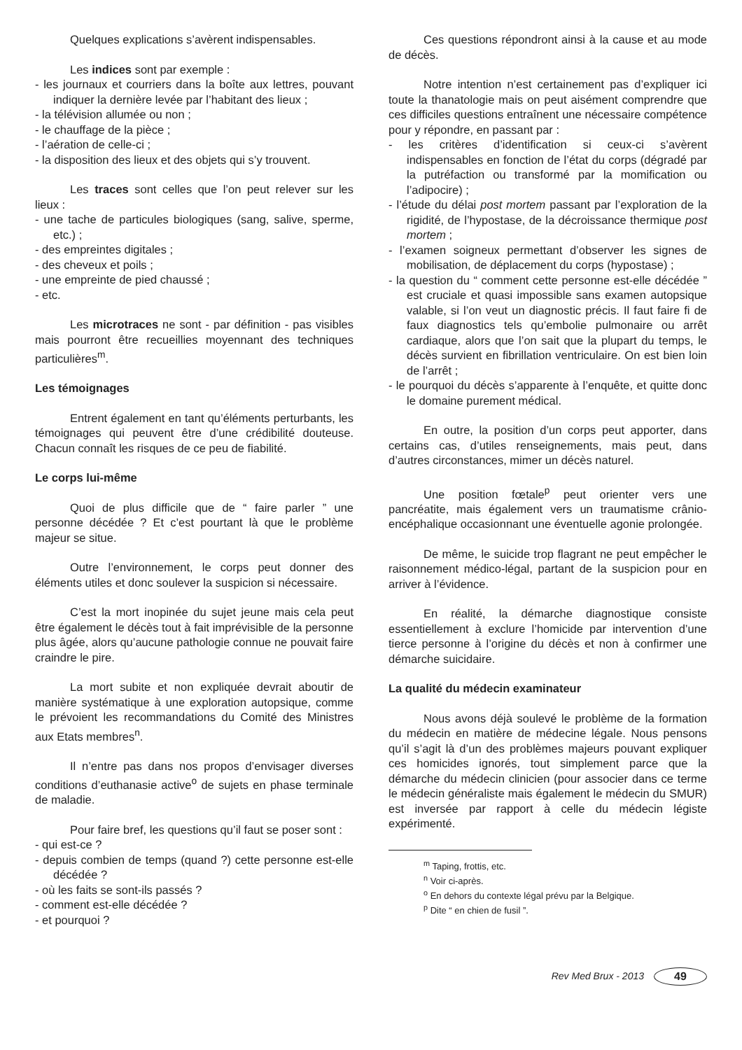Quelques explications s’avèrent indispensables.
Les indices sont par exemple :
- les journaux et courriers dans la boîte aux lettres, pouvant indiquer la dernière levée par l’habitant des lieux ;
- la télévision allumée ou non ;
- le chauffage de la pièce ;
- l’aération de celle-ci ;
- la disposition des lieux et des objets qui s’y trouvent.
Les traces sont celles que l’on peut relever sur les lieux :
- une tache de particules biologiques (sang, salive, sperme, etc.) ;
- des empreintes digitales ;
- des cheveux et poils ;
- une empreinte de pied chaussé ;
- etc.
Les microtraces ne sont - par définition - pas visibles mais pourront être recueillies moyennant des techniques particulières<sup>m</sup>.
Les témoignages
Entrent également en tant qu’éléments perturbants, les témoignages qui peuvent être d’une crédibilité douteuse. Chacun connaît les risques de ce peu de fiabilité.
Le corps lui-même
Quoi de plus difficile que de “ faire parler ” une personne décédée ? Et c’est pourtant là que le problème majeur se situe.
Outre l’environnement, le corps peut donner des éléments utiles et donc soulever la suspicion si nécessaire.
C’est la mort inopinée du sujet jeune mais cela peut être également le décès tout à fait imprévisible de la personne plus âgée, alors qu’aucune pathologie connue ne pouvait faire craindre le pire.
La mort subite et non expliquée devrait aboutir de manière systématique à une exploration autopsique, comme le prévoient les recommandations du Comité des Ministres aux Etats membres<sup>n</sup>.
Il n’entre pas dans nos propos d’envisager diverses conditions d’euthanasie active<sup>o</sup> de sujets en phase terminale de maladie.
Pour faire bref, les questions qu’il faut se poser sont :
- qui est-ce ?
- depuis combien de temps (quand ?) cette personne est-elle décédée ?
- où les faits se sont-ils passés ?
- comment est-elle décédée ?
- et pourquoi ?
Ces questions répondront ainsi à la cause et au mode de décès.
Notre intention n’est certainement pas d’expliquer ici toute la thanatologie mais on peut aisément comprendre que ces difficiles questions entraînent une nécessaire compétence pour y répondre, en passant par :
- les critères d’identification si ceux-ci s’avèrent indispensables en fonction de l’état du corps (dégradé par la putréfaction ou transformé par la momification ou l’adipocire) ;
- l’étude du délai post mortem passant par l’exploration de la rigidité, de l’hypostase, de la décroissance thermique post mortem ;
- l’examen soigneux permettant d’observer les signes de mobilisation, de déplacement du corps (hypostase) ;
- la question du “ comment cette personne est-elle décédée ” est cruciale et quasi impossible sans examen autopsique valable, si l’on veut un diagnostic précis. Il faut faire fi de faux diagnostics tels qu’embolie pulmonaire ou arrêt cardiaque, alors que l’on sait que la plupart du temps, le décès survient en fibrillation ventriculaire. On est bien loin de l’arrêt ;
- le pourquoi du décès s’apparente à l’enquête, et quitte donc le domaine purement médical.
En outre, la position d’un corps peut apporter, dans certains cas, d’utiles renseignements, mais peut, dans d’autres circonstances, mimer un décès naturel.
Une position fœtale<sup>p</sup> peut orienter vers une pancréatite, mais également vers un traumatisme crânio-encéphalique occasionnant une éventuelle agonie prolongée.
De même, le suicide trop flagrant ne peut empêcher le raisonnement médico-légal, partant de la suspicion pour en arriver à l’évidence.
En réalité, la démarche diagnostique consiste essentiellement à exclure l’homicide par intervention d’une tierce personne à l’origine du décès et non à confirmer une démarche suicidaire.
La qualité du médecin examinateur
Nous avons déjà soulevé le problème de la formation du médecin en matière de médecine légale. Nous pensons qu’il s’agit là d’un des problèmes majeurs pouvant expliquer ces homicides ignorés, tout simplement parce que la démarche du médecin clinicien (pour associer dans ce terme le médecin généraliste mais également le médecin du SMUR) est inversée par rapport à celle du médecin légiste expérimenté.
<sup>m</sup> Taping, frottis, etc.
<sup>n</sup> Voir ci-après.
<sup>o</sup> En dehors du contexte légal prévu par la Belgique.
<sup>p</sup> Dite “ en chien de fusil ”.
Rev Med Brux - 2013 49